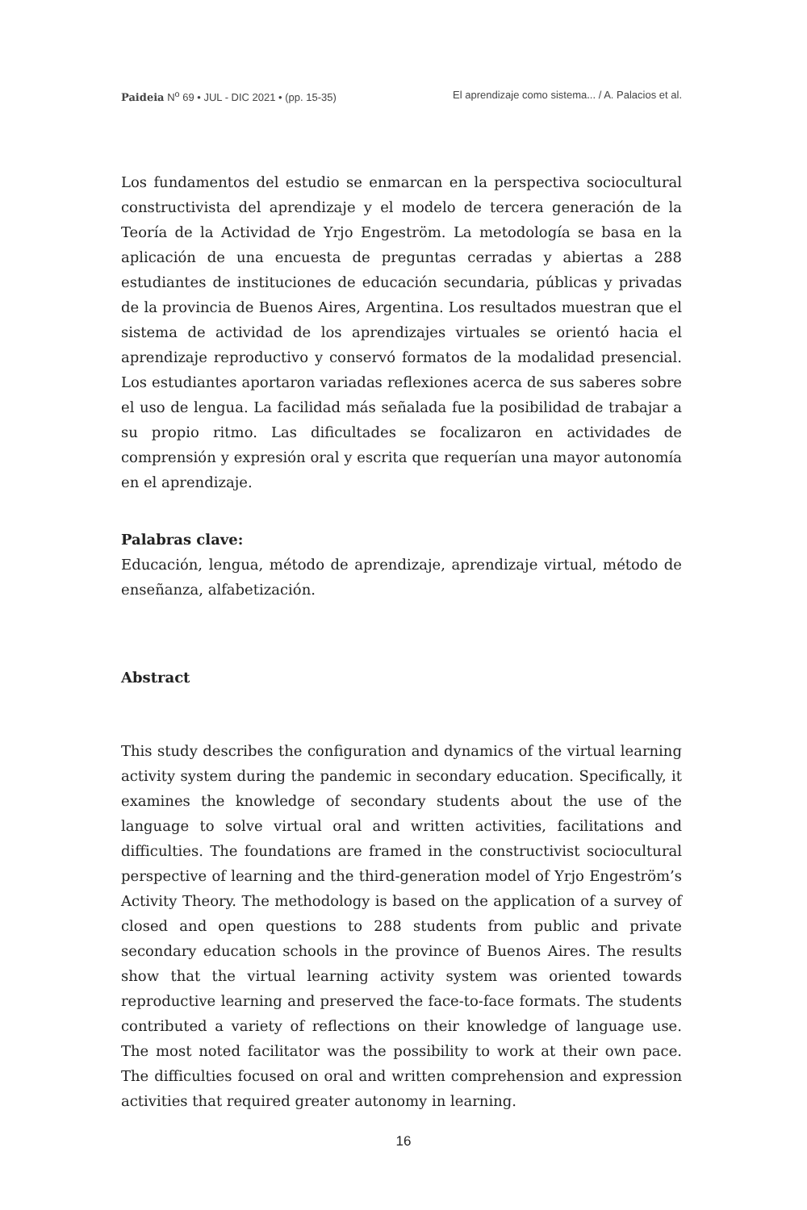Paideia N<sup>o</sup> 69 • JUL - DIC 2021 • (pp. 15-35) El aprendizaje como sistema... / A. Palacios et al.
Los fundamentos del estudio se enmarcan en la perspectiva sociocultural constructivista del aprendizaje y el modelo de tercera generación de la Teoría de la Actividad de Yrjo Engeström. La metodología se basa en la aplicación de una encuesta de preguntas cerradas y abiertas a 288 estudiantes de instituciones de educación secundaria, públicas y privadas de la provincia de Buenos Aires, Argentina. Los resultados muestran que el sistema de actividad de los aprendizajes virtuales se orientó hacia el aprendizaje reproductivo y conservó formatos de la modalidad presencial. Los estudiantes aportaron variadas reflexiones acerca de sus saberes sobre el uso de lengua. La facilidad más señalada fue la posibilidad de trabajar a su propio ritmo. Las dificultades se focalizaron en actividades de comprensión y expresión oral y escrita que requerían una mayor autonomía en el aprendizaje.
Palabras clave:
Educación, lengua, método de aprendizaje, aprendizaje virtual, método de enseñanza, alfabetización.
Abstract
This study describes the configuration and dynamics of the virtual learning activity system during the pandemic in secondary education. Specifically, it examines the knowledge of secondary students about the use of the language to solve virtual oral and written activities, facilitations and difficulties. The foundations are framed in the constructivist sociocultural perspective of learning and the third-generation model of Yrjo Engeström’s Activity Theory. The methodology is based on the application of a survey of closed and open questions to 288 students from public and private secondary education schools in the province of Buenos Aires. The results show that the virtual learning activity system was oriented towards reproductive learning and preserved the face-to-face formats. The students contributed a variety of reflections on their knowledge of language use. The most noted facilitator was the possibility to work at their own pace. The difficulties focused on oral and written comprehension and expression activities that required greater autonomy in learning.
16